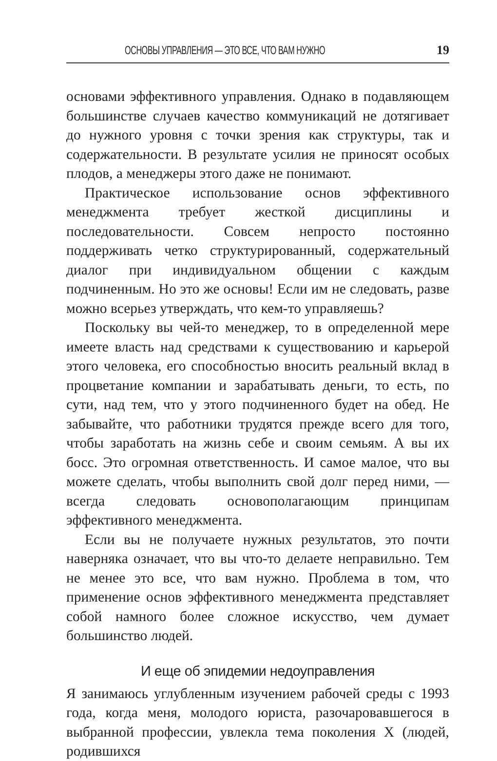ОСНОВЫ УПРАВЛЕНИЯ — ЭТО ВСЕ, ЧТО ВАМ НУЖНО 19
основами эффективного управления. Однако в подавляющем большинстве случаев качество коммуникаций не дотягивает до нужного уровня с точки зрения как структуры, так и содержательности. В результате усилия не приносят особых плодов, а менеджеры этого даже не понимают.
Практическое использование основ эффективного менеджмента требует жесткой дисциплины и последовательности. Совсем непросто постоянно поддерживать четко структурированный, содержательный диалог при индивидуальном общении с каждым подчиненным. Но это же основы! Если им не следовать, разве можно всерьез утверждать, что кем-то управляешь?
Поскольку вы чей-то менеджер, то в определенной мере имеете власть над средствами к существованию и карьерой этого человека, его способностью вносить реальный вклад в процветание компании и зарабатывать деньги, то есть, по сути, над тем, что у этого подчиненного будет на обед. Не забывайте, что работники трудятся прежде всего для того, чтобы заработать на жизнь себе и своим семьям. А вы их босс. Это огромная ответственность. И самое малое, что вы можете сделать, чтобы выполнить свой долг перед ними, — всегда следовать основополагающим принципам эффективного менеджмента.
Если вы не получаете нужных результатов, это почти наверняка означает, что вы что-то делаете неправильно. Тем не менее это все, что вам нужно. Проблема в том, что применение основ эффективного менеджмента представляет собой намного более сложное искусство, чем думает большинство людей.
И еще об эпидемии недоуправления
Я занимаюсь углубленным изучением рабочей среды с 1993 года, когда меня, молодого юриста, разочаровавшегося в выбранной профессии, увлекла тема поколения X (людей, родившихся